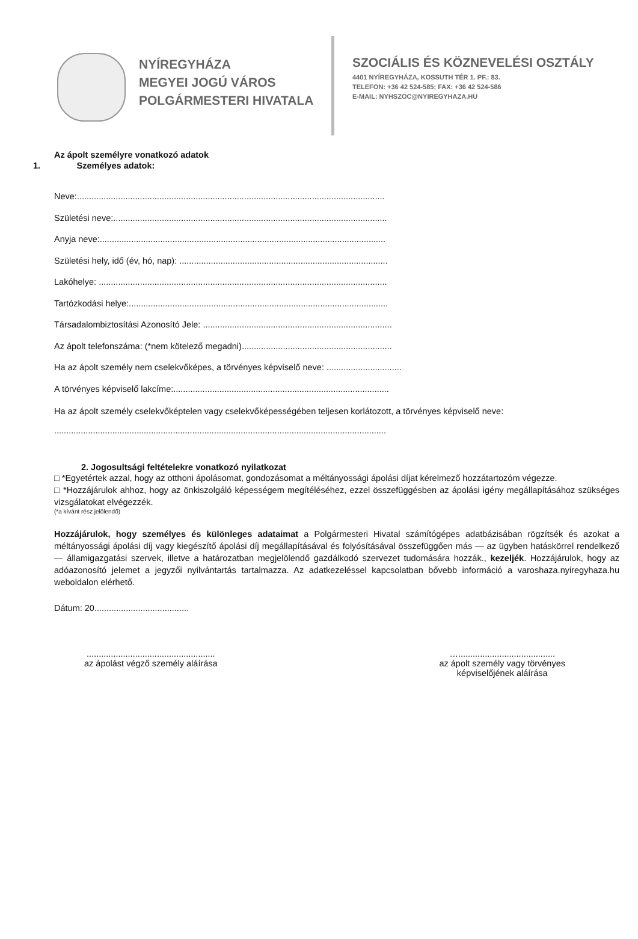NYÍREGYHÁZA
MEGYEI JOGÚ VÁROS
POLGÁRMESTERI HIVATALA
SZOCIÁLIS ÉS KÖZNEVELÉSI OSZTÁLY
4401 NYÍREGYHÁZA, KOSSUTH TÉR 1. PF.: 83.
TELEFON: +36 42 524-585; FAX: +36 42 524-586
E-MAIL: NYHSZOC@NYIREGYHAZA.HU
Az ápolt személyre vonatkozó adatok
1. Személyes adatok:
Neve:...............................................................................................................................
Születési neve:.................................................................................................................
Anyja neve:......................................................................................................................
Születési hely, idő (év, hó, nap): ......................................................................................
Lakóhelye: .......................................................................................................................
Tartózkodási helye:...........................................................................................................
Társadalombiztosítási Azonosító Jele: ..............................................................................
Az ápolt telefonszáma: (*nem kötelező megadni)..............................................................
Ha az ápolt személy nem cselekvőképes, a törvényes képviselő neve: ...............................
A törvényes képviselő lakcíme:.........................................................................................
Ha az ápolt személy cselekvőképtelen vagy cselekvőképességében teljesen korlátozott, a törvényes képviselő neve:
.........................................................................................................................................
2. Jogosultsági feltételekre vonatkozó nyilatkozat
□ *Egyetértek azzal, hogy az otthoni ápolásomat, gondozásomat a méltányossági ápolási díjat kérelmező hozzátartozóm végezze.
□ *Hozzájárulok ahhoz, hogy az önkiszolgáló képességem megítéléséhez, ezzel összefüggésben az ápolási igény megállapításához szükséges vizsgálatokat elvégezzék.
(*a kívánt rész jelölendő)
Hozzájárulok, hogy személyes és különleges adataimat a Polgármesteri Hivatal számítógépes adatbázisában rögzítsék és azokat a méltányossági ápolási díj vagy kiegészítő ápolási díj megállapításával és folyósításával összefüggően más — az ügyben hatáskörrel rendelkező — államigazgatási szervek, illetve a határozatban megjelölendő gazdálkodó szervezet tudomására hozzák., kezeljék. Hozzájárulok, hogy az adóazonosító jelemet a jegyzői nyilvántartás tartalmazza. Az adatkezeléssel kapcsolatban bővebb információ a varoshaza.nyiregyhaza.hu weboldalon elérhető.
Dátum: 20.......................................
.....................................................
az ápolást végző személy aláírása
…........................................
az ápolt személy vagy törvényes
képviselőjének aláírása